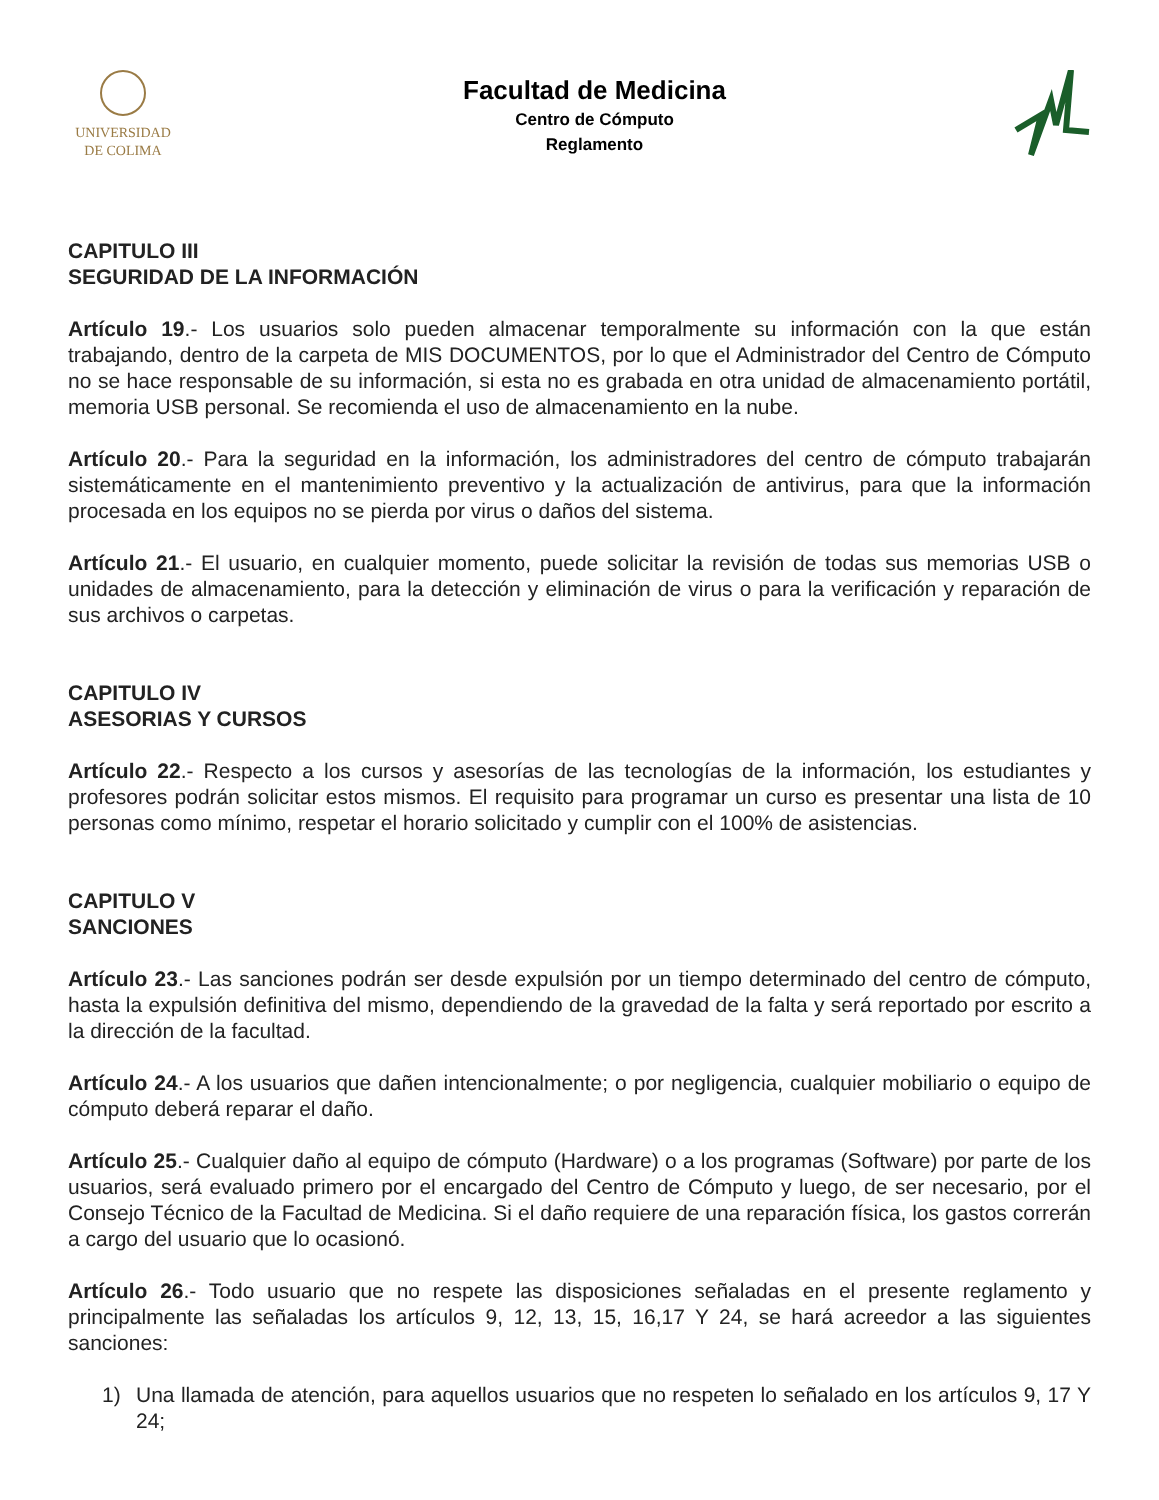UNIVERSIDAD
DE COLIMA
Facultad de Medicina
Centro de Cómputo
Reglamento
CAPITULO III
SEGURIDAD DE LA INFORMACIÓN
Artículo 19.- Los usuarios solo pueden almacenar temporalmente su información con la que están trabajando, dentro de la carpeta de MIS DOCUMENTOS, por lo que el Administrador del Centro de Cómputo no se hace responsable de su información, si esta no es grabada en otra unidad de almacenamiento portátil, memoria USB personal. Se recomienda el uso de almacenamiento en la nube.
Artículo 20.- Para la seguridad en la información, los administradores del centro de cómputo trabajarán sistemáticamente en el mantenimiento preventivo y la actualización de antivirus, para que la información procesada en los equipos no se pierda por virus o daños del sistema.
Artículo 21.- El usuario, en cualquier momento, puede solicitar la revisión de todas sus memorias USB o unidades de almacenamiento, para la detección y eliminación de virus o para la verificación y reparación de sus archivos o carpetas.
CAPITULO IV
ASESORIAS Y CURSOS
Artículo 22.- Respecto a los cursos y asesorías de las tecnologías de la información, los estudiantes y profesores podrán solicitar estos mismos. El requisito para programar un curso es presentar una lista de 10 personas como mínimo, respetar el horario solicitado y cumplir con el 100% de asistencias.
CAPITULO V
SANCIONES
Artículo 23.- Las sanciones podrán ser desde expulsión por un tiempo determinado del centro de cómputo, hasta la expulsión definitiva del mismo, dependiendo de la gravedad de la falta y será reportado por escrito a la dirección de la facultad.
Artículo 24.- A los usuarios que dañen intencionalmente; o por negligencia, cualquier mobiliario o equipo de cómputo deberá reparar el daño.
Artículo 25.- Cualquier daño al equipo de cómputo (Hardware) o a los programas (Software) por parte de los usuarios, será evaluado primero por el encargado del Centro de Cómputo y luego, de ser necesario, por el Consejo Técnico de la Facultad de Medicina. Si el daño requiere de una reparación física, los gastos correrán a cargo del usuario que lo ocasionó.
Artículo 26.- Todo usuario que no respete las disposiciones señaladas en el presente reglamento y principalmente las señaladas los artículos 9, 12, 13, 15, 16,17 Y 24, se hará acreedor a las siguientes sanciones:
1) Una llamada de atención, para aquellos usuarios que no respeten lo señalado en los artículos 9, 17 Y 24;